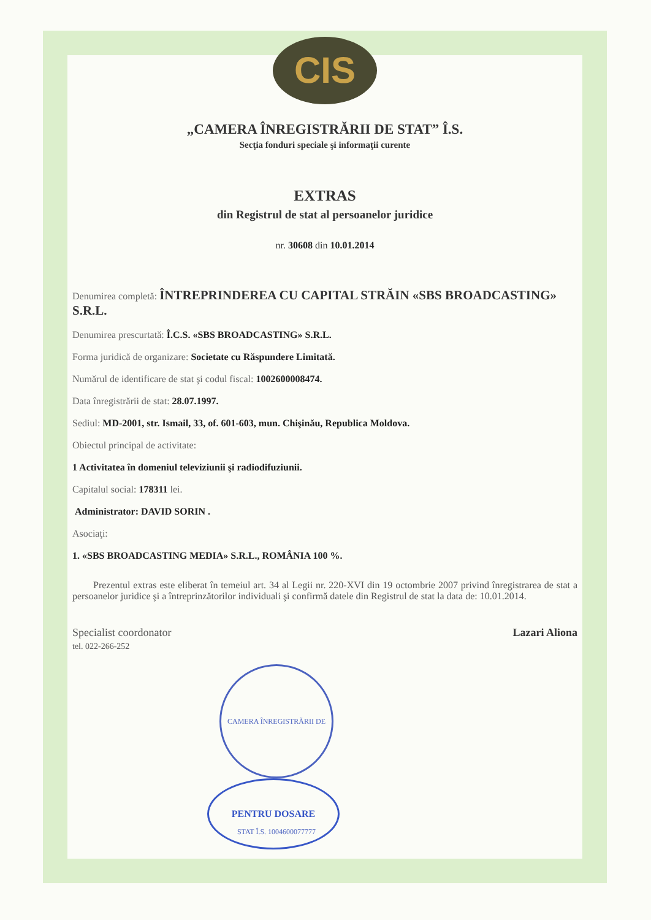CIS
„CAMERA ÎNREGISTRĂRII DE STAT” Î.S.
Secţia fonduri speciale şi informaţii curente
EXTRAS
din Registrul de stat al persoanelor juridice
nr. 30608 din 10.01.2014
Denumirea completă: ÎNTREPRINDEREA CU CAPITAL STRĂIN «SBS BROADCASTING» S.R.L.
Denumirea prescurtată: Î.C.S. «SBS BROADCASTING» S.R.L.
Forma juridică de organizare: Societate cu Răspundere Limitată.
Numărul de identificare de stat şi codul fiscal: 1002600008474.
Data înregistrării de stat: 28.07.1997.
Sediul: MD-2001, str. Ismail, 33, of. 601-603, mun. Chişinău, Republica Moldova.
Obiectul principal de activitate:
1 Activitatea în domeniul televiziunii şi radiodifuziunii.
Capitalul social: 178311 lei.
Administrator: DAVID SORIN .
Asociaţi:
1. «SBS BROADCASTING MEDIA» S.R.L., ROMÂNIA 100 %.
Prezentul extras este eliberat în temeiul art. 34 al Legii nr. 220-XVI din 19 octombrie 2007 privind înregistrarea de stat a persoanelor juridice şi a întreprinzătorilor individuali şi confirmă datele din Registrul de stat la data de: 10.01.2014.
Specialist coordonator
tel. 022-266-252
Lazari Aliona
CAMERA ÎNREGISTRĂRII DE STAT Î.S. 1004600077777
PENTRU DOSARE